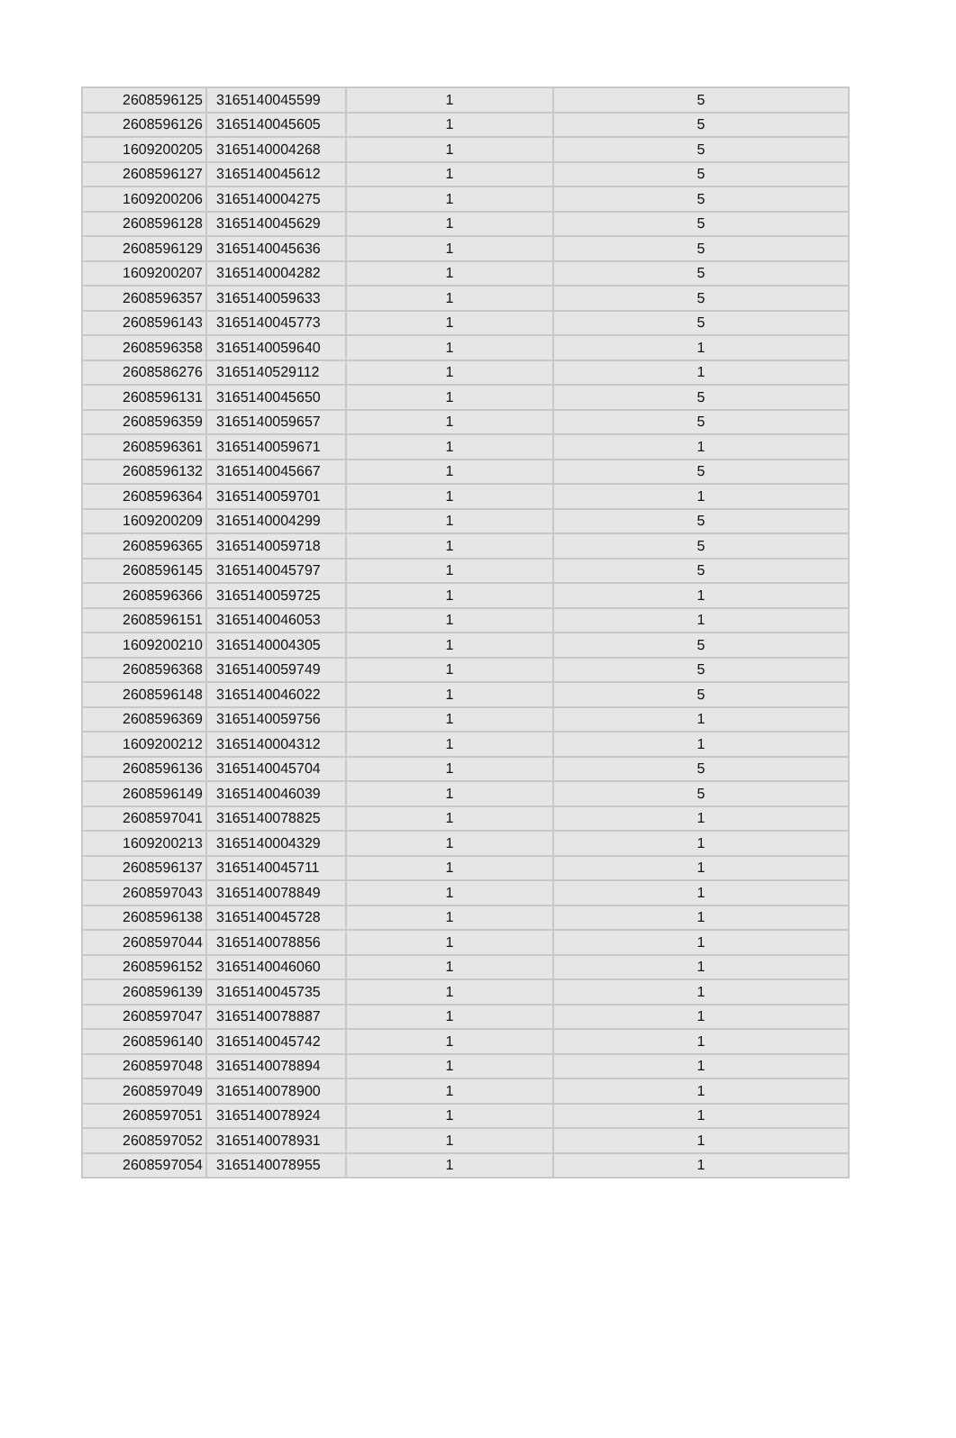| 2608596125 | 3165140045599 | 1 | 5 |
| 2608596126 | 3165140045605 | 1 | 5 |
| 1609200205 | 3165140004268 | 1 | 5 |
| 2608596127 | 3165140045612 | 1 | 5 |
| 1609200206 | 3165140004275 | 1 | 5 |
| 2608596128 | 3165140045629 | 1 | 5 |
| 2608596129 | 3165140045636 | 1 | 5 |
| 1609200207 | 3165140004282 | 1 | 5 |
| 2608596357 | 3165140059633 | 1 | 5 |
| 2608596143 | 3165140045773 | 1 | 5 |
| 2608596358 | 3165140059640 | 1 | 1 |
| 2608586276 | 3165140529112 | 1 | 1 |
| 2608596131 | 3165140045650 | 1 | 5 |
| 2608596359 | 3165140059657 | 1 | 5 |
| 2608596361 | 3165140059671 | 1 | 1 |
| 2608596132 | 3165140045667 | 1 | 5 |
| 2608596364 | 3165140059701 | 1 | 1 |
| 1609200209 | 3165140004299 | 1 | 5 |
| 2608596365 | 3165140059718 | 1 | 5 |
| 2608596145 | 3165140045797 | 1 | 5 |
| 2608596366 | 3165140059725 | 1 | 1 |
| 2608596151 | 3165140046053 | 1 | 1 |
| 1609200210 | 3165140004305 | 1 | 5 |
| 2608596368 | 3165140059749 | 1 | 5 |
| 2608596148 | 3165140046022 | 1 | 5 |
| 2608596369 | 3165140059756 | 1 | 1 |
| 1609200212 | 3165140004312 | 1 | 1 |
| 2608596136 | 3165140045704 | 1 | 5 |
| 2608596149 | 3165140046039 | 1 | 5 |
| 2608597041 | 3165140078825 | 1 | 1 |
| 1609200213 | 3165140004329 | 1 | 1 |
| 2608596137 | 3165140045711 | 1 | 1 |
| 2608597043 | 3165140078849 | 1 | 1 |
| 2608596138 | 3165140045728 | 1 | 1 |
| 2608597044 | 3165140078856 | 1 | 1 |
| 2608596152 | 3165140046060 | 1 | 1 |
| 2608596139 | 3165140045735 | 1 | 1 |
| 2608597047 | 3165140078887 | 1 | 1 |
| 2608596140 | 3165140045742 | 1 | 1 |
| 2608597048 | 3165140078894 | 1 | 1 |
| 2608597049 | 3165140078900 | 1 | 1 |
| 2608597051 | 3165140078924 | 1 | 1 |
| 2608597052 | 3165140078931 | 1 | 1 |
| 2608597054 | 3165140078955 | 1 | 1 |